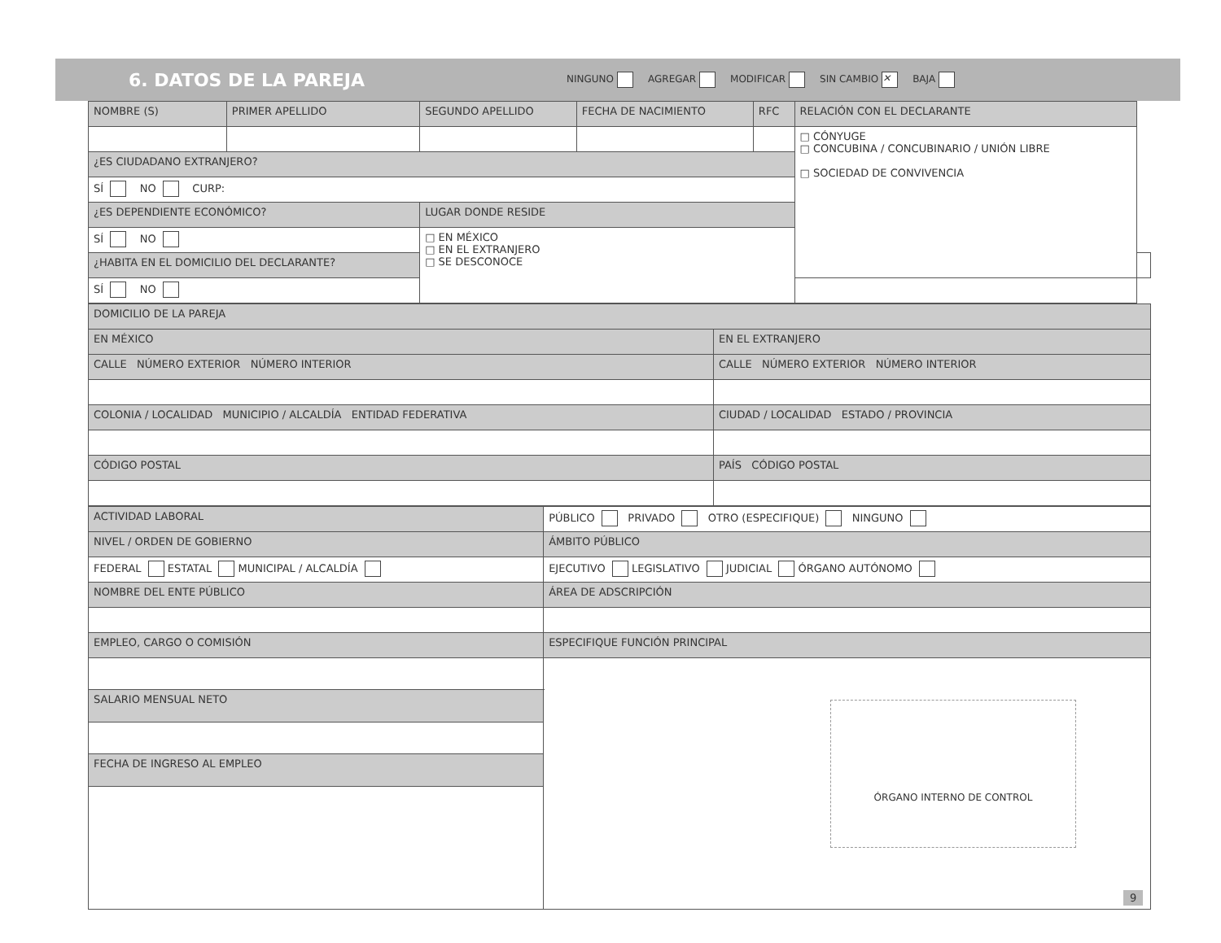6. DATOS DE LA PAREJA
NINGUNO AGREGAR MODIFICAR SIN CAMBIO ✕ BAJA
| NOMBRE (S) | PRIMER APELLIDO | SEGUNDO APELLIDO | FECHA DE NACIMIENTO | RFC | RELACIÓN CON EL DECLARANTE | |
| | | | | | □ CÓNYUGE □ CONCUBINA / CONCUBINARIO / UNIÓN LIBRE □ SOCIEDAD DE CONVIVENCIA | |
| ¿ES CIUDADANO EXTRANJERO? | | | | | | |
| SÍ NO CURP: | | | | | | |
| ¿ES DEPENDIENTE ECONÓMICO? | | LUGAR DONDE RESIDE | | | | |
| SÍ NO | | □ EN MÉXICO □ EN EL EXTRANJERO □ SE DESCONOCE | | | | |
| ¿HABITA EN EL DOMICILIO DEL DECLARANTE? | | | | | | |
| SÍ NO | | | | | | |
| DOMICILIO DE LA PAREJA | |
| EN MÉXICO | EN EL EXTRANJERO |
| CALLE NÚMERO EXTERIOR NÚMERO INTERIOR | CALLE NÚMERO EXTERIOR NÚMERO INTERIOR |
| COLONIA / LOCALIDAD MUNICIPIO / ALCALDÍA ENTIDAD FEDERATIVA | CIUDAD / LOCALIDAD ESTADO / PROVINCIA |
| CÓDIGO POSTAL | PAÍS CÓDIGO POSTAL |
| ACTIVIDAD LABORAL | PÚBLICO PRIVADO OTRO (ESPECIFIQUE) NINGUNO | |
| NIVEL / ORDEN DE GOBIERNO | | ÁMBITO PÚBLICO |
| FEDERAL ESTATAL MUNICIPAL / ALCALDÍA | | EJECUTIVO LEGISLATIVO JUDICIAL ÓRGANO AUTÓNOMO |
| NOMBRE DEL ENTE PÚBLICO | | ÁREA DE ADSCRIPCIÓN |
| EMPLEO, CARGO O COMISIÓN | | ESPECIFIQUE FUNCIÓN PRINCIPAL |
| SALARIO MENSUAL NETO | | |
| FECHA DE INGRESO AL EMPLEO | | |
ÓRGANO INTERNO DE CONTROL
9